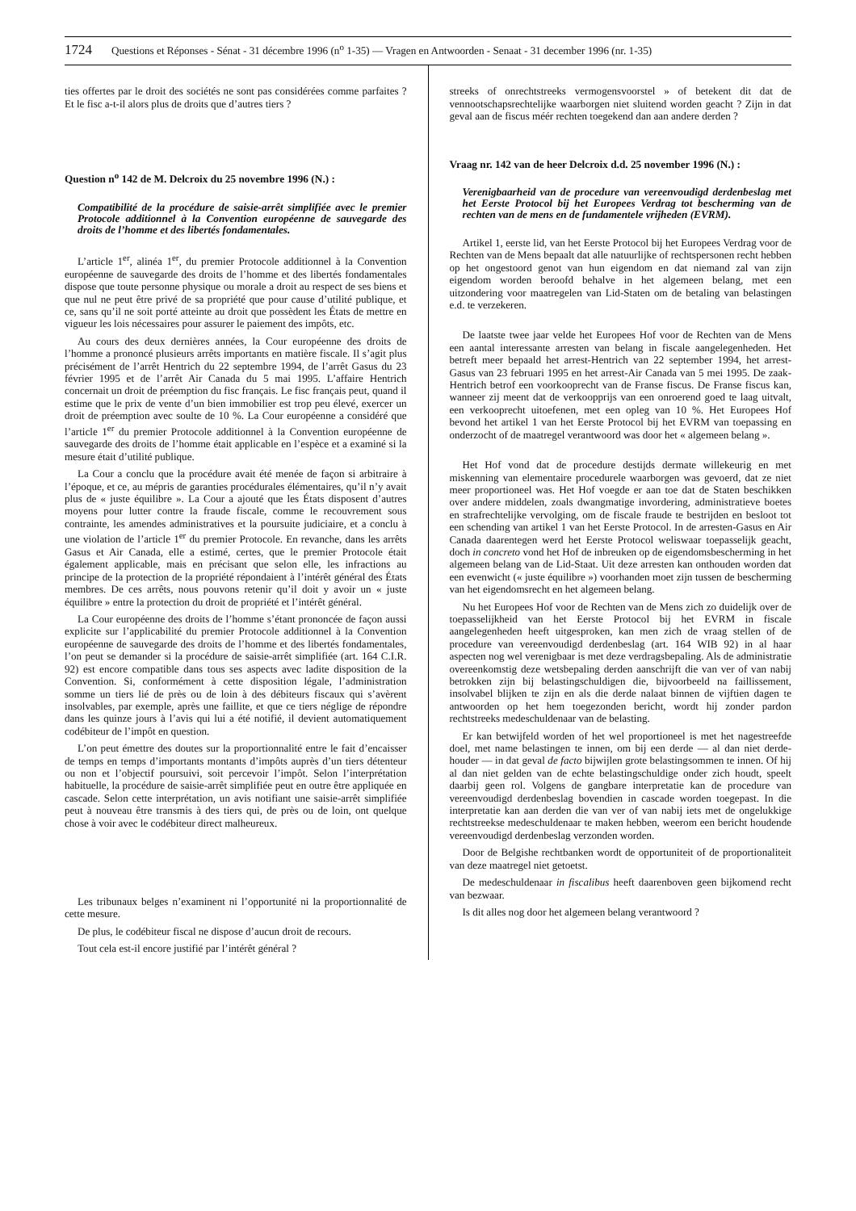1724 Questions et Réponses - Sénat - 31 décembre 1996 (n<sup>o</sup> 1-35) — Vragen en Antwoorden - Senaat - 31 december 1996 (nr. 1-35)
ties offertes par le droit des sociétés ne sont pas considérées comme parfaites ? Et le fisc a-t-il alors plus de droits que d’autres tiers ?
Question n<sup>o</sup> 142 de M. Delcroix du 25 novembre 1996 (N.) :
Compatibilité de la procédure de saisie-arrêt simplifiée avec le premier Protocole additionnel à la Convention européenne de sauvegarde des droits de l’homme et des libertés fondamentales.
L’article 1<sup>er</sup>, alinéa 1<sup>er</sup>, du premier Protocole additionnel à la Convention européenne de sauvegarde des droits de l’homme et des libertés fondamentales dispose que toute personne physique ou morale a droit au respect de ses biens et que nul ne peut être privé de sa propriété que pour cause d’utilité publique, et ce, sans qu’il ne soit porté atteinte au droit que possèdent les États de mettre en vigueur les lois nécessaires pour assurer le paiement des impôts, etc.
Au cours des deux dernières années, la Cour européenne des droits de l’homme a prononcé plusieurs arrêts importants en matière fiscale. Il s’agit plus précisément de l’arrêt Hentrich du 22 septembre 1994, de l’arrêt Gasus du 23 février 1995 et de l’arrêt Air Canada du 5 mai 1995. L’affaire Hentrich concernait un droit de préemption du fisc français. Le fisc français peut, quand il estime que le prix de vente d’un bien immobilier est trop peu élevé, exercer un droit de préemption avec soulte de 10 %. La Cour européenne a considéré que l’article 1<sup>er</sup> du premier Protocole additionnel à la Convention européenne de sauvegarde des droits de l’homme était applicable en l’espèce et a examiné si la mesure était d’utilité publique.
La Cour a conclu que la procédure avait été menée de façon si arbitraire à l’époque, et ce, au mépris de garanties procédurales élémentaires, qu’il n’y avait plus de « juste équilibre ». La Cour a ajouté que les États disposent d’autres moyens pour lutter contre la fraude fiscale, comme le recouvrement sous contrainte, les amendes administratives et la poursuite judiciaire, et a conclu à une violation de l’article 1<sup>er</sup> du premier Protocole. En revanche, dans les arrêts Gasus et Air Canada, elle a estimé, certes, que le premier Protocole était également applicable, mais en précisant que selon elle, les infractions au principe de la protection de la propriété répondaient à l’intérêt général des États membres. De ces arrêts, nous pouvons retenir qu’il doit y avoir un « juste équilibre » entre la protection du droit de propriété et l’intérêt général.
La Cour européenne des droits de l’homme s’étant prononcée de façon aussi explicite sur l’applicabilité du premier Protocole additionnel à la Convention européenne de sauvegarde des droits de l’homme et des libertés fondamentales, l’on peut se demander si la procédure de saisie-arrêt simplifiée (art. 164 C.I.R. 92) est encore compatible dans tous ses aspects avec ladite disposition de la Convention. Si, conformément à cette disposition légale, l’administration somme un tiers lié de près ou de loin à des débiteurs fiscaux qui s’avèrent insolvables, par exemple, après une faillite, et que ce tiers néglige de répondre dans les quinze jours à l’avis qui lui a été notifié, il devient automatiquement codébiteur de l’impôt en question.
L’on peut émettre des doutes sur la proportionnalité entre le fait d’encaisser de temps en temps d’importants montants d’impôts auprès d’un tiers détenteur ou non et l’objectif poursuivi, soit percevoir l’impôt. Selon l’interprétation habituelle, la procédure de saisie-arrêt simplifiée peut en outre être appliquée en cascade. Selon cette interprétation, un avis notifiant une saisie-arrêt simplifiée peut à nouveau être transmis à des tiers qui, de près ou de loin, ont quelque chose à voir avec le codébiteur direct malheureux.
Les tribunaux belges n’examinent ni l’opportunité ni la proportionnalité de cette mesure.
De plus, le codébiteur fiscal ne dispose d’aucun droit de recours.
Tout cela est-il encore justifié par l’intérêt général ?
streeks of onrechtstreeks vermogensvoorstel » of betekent dit dat de vennootschapsrechtelijke waarborgen niet sluitend worden geacht ? Zijn in dat geval aan de fiscus méér rechten toegekend dan aan andere derden ?
Vraag nr. 142 van de heer Delcroix d.d. 25 november 1996 (N.) :
Verenigbaarheid van de procedure van vereenvoudigd derdenbeslag met het Eerste Protocol bij het Europees Verdrag tot bescherming van de rechten van de mens en de fundamentele vrijheden (EVRM).
Artikel 1, eerste lid, van het Eerste Protocol bij het Europees Verdrag voor de Rechten van de Mens bepaalt dat alle natuurlijke of rechtspersonen recht hebben op het ongestoord genot van hun eigendom en dat niemand zal van zijn eigendom worden beroofd behalve in het algemeen belang, met een uitzondering voor maatregelen van Lid-Staten om de betaling van belastingen e.d. te verzekeren.
De laatste twee jaar velde het Europees Hof voor de Rechten van de Mens een aantal interessante arresten van belang in fiscale aangelegenheden. Het betreft meer bepaald het arrest-Hentrich van 22 september 1994, het arrest-Gasus van 23 februari 1995 en het arrest-Air Canada van 5 mei 1995. De zaak-Hentrich betrof een voorkooprecht van de Franse fiscus. De Franse fiscus kan, wanneer zij meent dat de verkoopprijs van een onroerend goed te laag uitvalt, een verkooprecht uitoefenen, met een opleg van 10 %. Het Europees Hof bevond het artikel 1 van het Eerste Protocol bij het EVRM van toepassing en onderzocht of de maatregel verantwoord was door het « algemeen belang ».
Het Hof vond dat de procedure destijds dermate willekeurig en met miskenning van elementaire procedurele waarborgen was gevoerd, dat ze niet meer proportioneel was. Het Hof voegde er aan toe dat de Staten beschikken over andere middelen, zoals dwangmatige invordering, administratieve boetes en strafrechtelijke vervolging, om de fiscale fraude te bestrijden en besloot tot een schending van artikel 1 van het Eerste Protocol. In de arresten-Gasus en Air Canada daarentegen werd het Eerste Protocol weliswaar toepasselijk geacht, doch in concreto vond het Hof de inbreuken op de eigendomsbescherming in het algemeen belang van de Lid-Staat. Uit deze arresten kan onthouden worden dat een evenwicht (« juste équilibre ») voorhanden moet zijn tussen de bescherming van het eigendomsrecht en het algemeen belang.
Nu het Europees Hof voor de Rechten van de Mens zich zo duidelijk over de toepasselijkheid van het Eerste Protocol bij het EVRM in fiscale aangelegenheden heeft uitgesproken, kan men zich de vraag stellen of de procedure van vereenvoudigd derdenbeslag (art. 164 WIB 92) in al haar aspecten nog wel verenigbaar is met deze verdragsbepaling. Als de administratie overeenkomstig deze wetsbepaling derden aanschrijft die van ver of van nabij betrokken zijn bij belastingschuldigen die, bijvoorbeeld na faillissement, insolvabel blijken te zijn en als die derde nalaat binnen de vijftien dagen te antwoorden op het hem toegezonden bericht, wordt hij zonder pardon rechtstreeks medeschuldenaar van de belasting.
Er kan betwijfeld worden of het wel proportioneel is met het nagestreefde doel, met name belastingen te innen, om bij een derde — al dan niet derde-houder — in dat geval de facto bijwijlen grote belastingsommen te innen. Of hij al dan niet gelden van de echte belastingschuldige onder zich houdt, speelt daarbij geen rol. Volgens de gangbare interpretatie kan de procedure van vereenvoudigd derdenbeslag bovendien in cascade worden toegepast. In die interpretatie kan aan derden die van ver of van nabij iets met de ongelukkige rechtstreekse medeschuldenaar te maken hebben, weerom een bericht houdende vereenvoudigd derdenbeslag verzonden worden.
Door de Belgishe rechtbanken wordt de opportuniteit of de proportionaliteit van deze maatregel niet getoetst.
De medeschuldenaar in fiscalibus heeft daarenboven geen bijkomend recht van bezwaar.
Is dit alles nog door het algemeen belang verantwoord ?